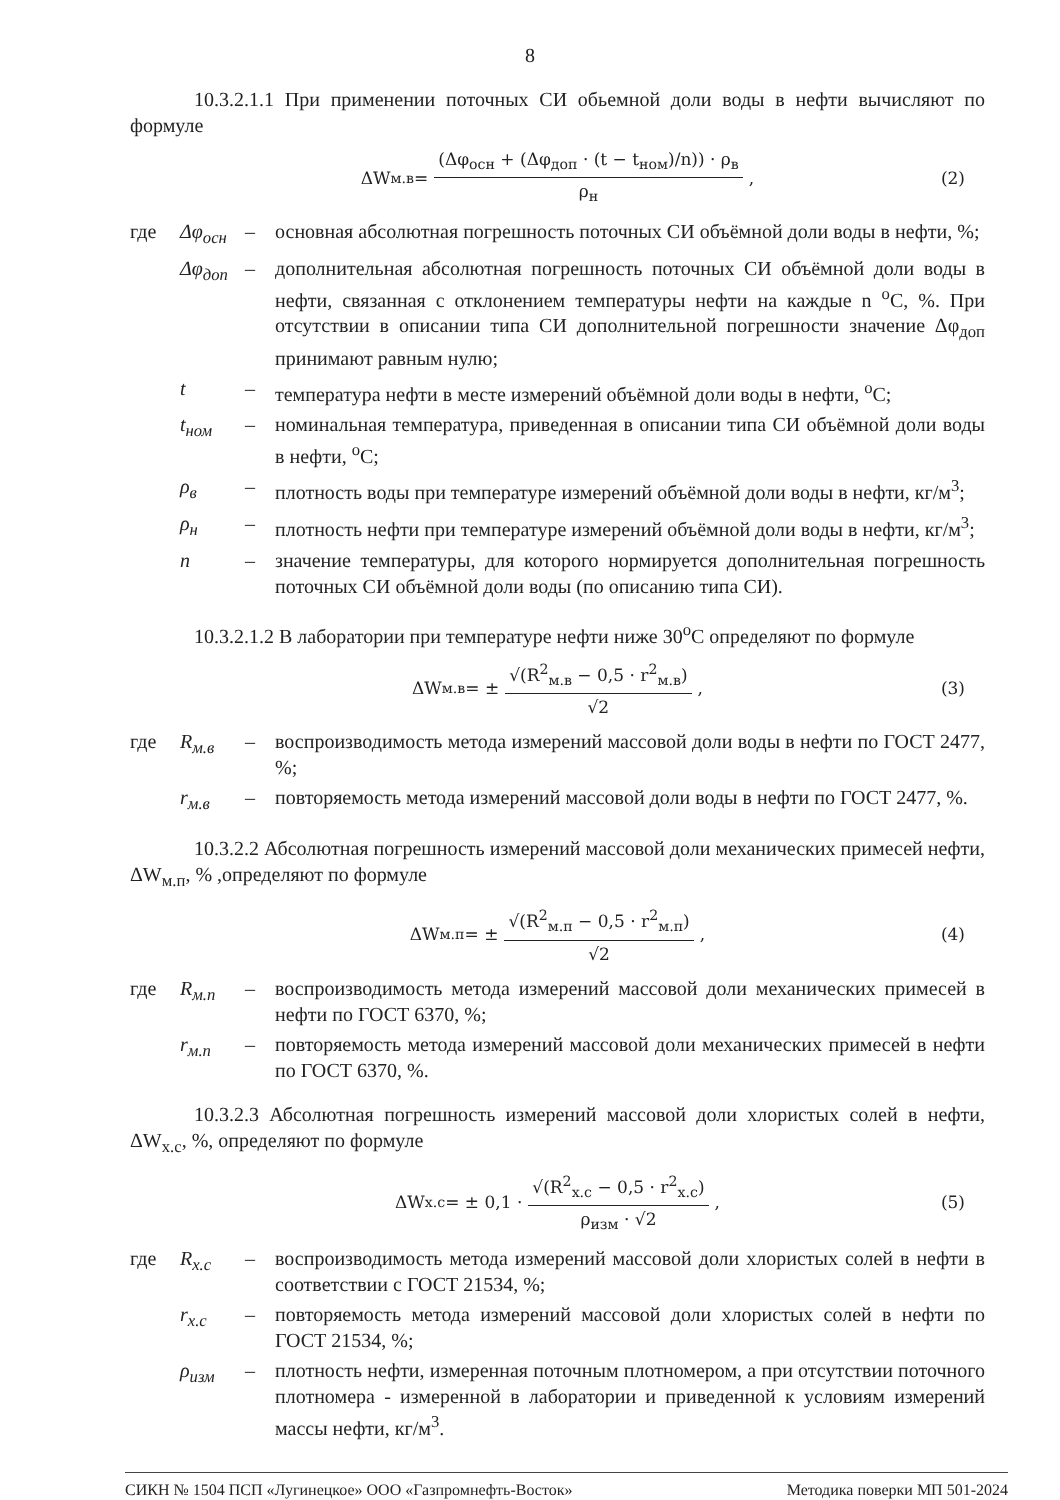8
10.3.2.1.1 При применении поточных СИ обьемной доли воды в нефти вычисляют по формуле
ΔW<sub>м.в</sub> = (Δφ<sub>осн</sub> + (Δφ<sub>доп</sub> · (t − t<sub>ном</sub>)/n)) · ρ<sub>в</sub> ρ<sub>н</sub>, (2)
| где | Δφ<sub>осн</sub> | – | основная абсолютная погрешность поточных СИ объёмной доли воды в нефти, %; |
| | Δφ<sub>доп</sub> | – | дополнительная абсолютная погрешность поточных СИ объёмной доли воды в нефти, связанная с отклонением температуры нефти на каждые n <sup>о</sup>С, %. При отсутствии в описании типа СИ дополнительной погрешности значение Δφ<sub>доп</sub> принимают равным нулю; |
| | t | – | температура нефти в месте измерений объёмной доли воды в нефти, <sup>о</sup>С; |
| | t<sub>ном</sub> | – | номинальная температура, приведенная в описании типа СИ объёмной доли воды в нефти, <sup>о</sup>С; |
| | ρ<sub>в</sub> | – | плотность воды при температуре измерений объёмной доли воды в нефти, кг/м<sup>3</sup>; |
| | ρ<sub>н</sub> | – | плотность нефти при температуре измерений объёмной доли воды в нефти, кг/м<sup>3</sup>; |
| | n | – | значение температуры, для которого нормируется дополнительная погрешность поточных СИ объёмной доли воды (по описанию типа СИ). |
10.3.2.1.2 В лаборатории при температуре нефти ниже 30<sup>о</sup>С определяют по формуле
ΔW<sub>м.в</sub> = ± √(R<sup>2</sup><sub>м.в</sub> − 0,5 · r<sup>2</sup><sub>м.в</sub>) √2, (3)
| где | R<sub>м.в</sub> | – | воспроизводимость метода измерений массовой доли воды в нефти по ГОСТ 2477, %; |
| | r<sub>м.в</sub> | – | повторяемость метода измерений массовой доли воды в нефти по ГОСТ 2477, %. |
10.3.2.2 Абсолютная погрешность измерений массовой доли механических примесей нефти, ΔW<sub>м.п</sub>, % ,определяют по формуле
ΔW<sub>м.п</sub> = ± √(R<sup>2</sup><sub>м.п</sub> − 0,5 · r<sup>2</sup><sub>м.п</sub>) √2, (4)
| где | R<sub>м.п</sub> | – | воспроизводимость метода измерений массовой доли механических примесей в нефти по ГОСТ 6370, %; |
| | r<sub>м.п</sub> | – | повторяемость метода измерений массовой доли механических примесей в нефти по ГОСТ 6370, %. |
10.3.2.3 Абсолютная погрешность измерений массовой доли хлористых солей в нефти, ΔW<sub>х.с</sub>, %, определяют по формуле
ΔW<sub>х.с</sub> = ± 0,1 · √(R<sup>2</sup><sub>х.с</sub> − 0,5 · r<sup>2</sup><sub>х.с</sub>) ρ<sub>изм</sub> · √2, (5)
| где | R<sub>х.с</sub> | – | воспроизводимость метода измерений массовой доли хлористых солей в нефти в соответствии с ГОСТ 21534, %; |
| | r<sub>х.с</sub> | – | повторяемость метода измерений массовой доли хлористых солей в нефти по ГОСТ 21534, %; |
| | ρ<sub>изм</sub> | – | плотность нефти, измеренная поточным плотномером, а при отсутствии поточного плотномера - измеренной в лаборатории и приведенной к условиям измерений массы нефти, кг/м<sup>3</sup>. |
СИКН № 1504 ПСП «Лугинецкое» ООО «Газпромнефть-Восток» Методика поверки МП 501-2024